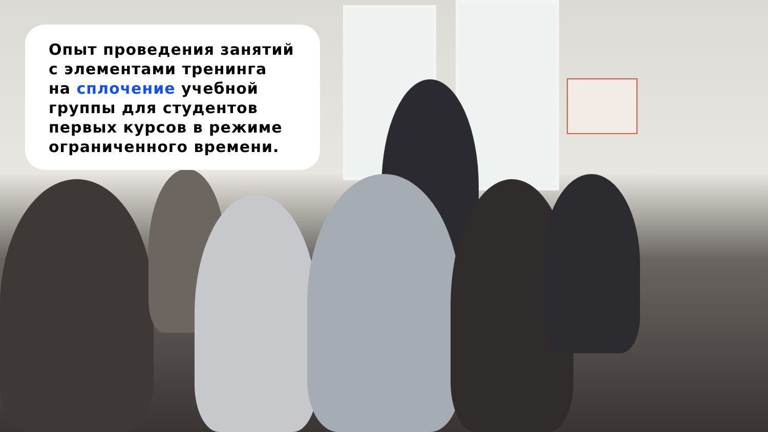Опыт проведения занятий
с элементами тренинга
на сплочение учебной
группы для студентов
первых курсов в режиме
ограниченного времени.